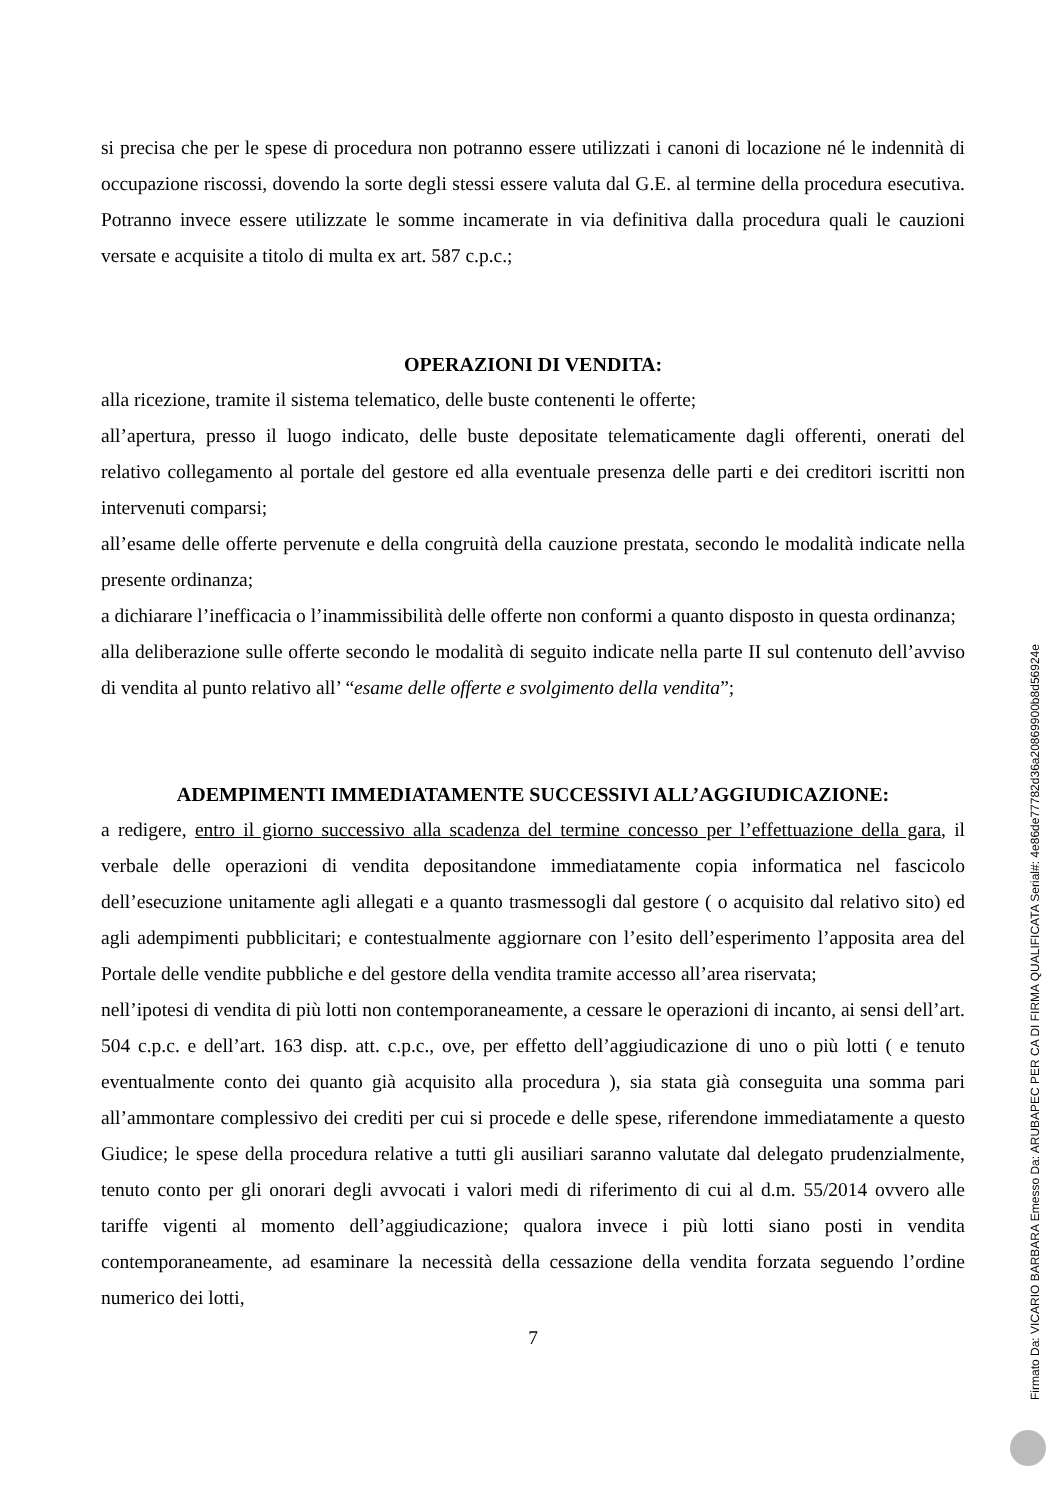si precisa che per le spese di procedura non potranno essere utilizzati i canoni di locazione né le indennità di occupazione riscossi, dovendo la sorte degli stessi essere valuta dal G.E. al termine della procedura esecutiva. Potranno invece essere utilizzate le somme incamerate in via definitiva dalla procedura quali le cauzioni versate e acquisite a titolo di multa ex art. 587 c.p.c.;
OPERAZIONI DI VENDITA:
alla ricezione, tramite il sistema telematico, delle buste contenenti le offerte;
all’apertura, presso il luogo indicato, delle buste depositate telematicamente dagli offerenti, onerati del relativo collegamento al portale del gestore ed alla eventuale presenza delle parti e dei creditori iscritti non intervenuti comparsi;
all’esame delle offerte pervenute e della congruità della cauzione prestata, secondo le modalità indicate nella presente ordinanza;
a dichiarare l’inefficacia o l’inammissibilità delle offerte non conformi a quanto disposto in questa ordinanza;
alla deliberazione sulle offerte secondo le modalità di seguito indicate nella parte II sul contenuto dell’avviso di vendita al punto relativo all’ “esame delle offerte e svolgimento della vendita”;
ADEMPIMENTI IMMEDIATAMENTE SUCCESSIVI ALL’AGGIUDICAZIONE:
a redigere, entro il giorno successivo alla scadenza del termine concesso per l’effettuazione della gara, il verbale delle operazioni di vendita depositandone immediatamente copia informatica nel fascicolo dell’esecuzione unitamente agli allegati e a quanto trasmessogli dal gestore ( o acquisito dal relativo sito) ed agli adempimenti pubblicitari; e contestualmente aggiornare con l’esito dell’esperimento l’apposita area del Portale delle vendite pubbliche e del gestore della vendita tramite accesso all’area riservata;
nell’ipotesi di vendita di più lotti non contemporaneamente, a cessare le operazioni di incanto, ai sensi dell’art. 504 c.p.c. e dell’art. 163 disp. att. c.p.c., ove, per effetto dell’aggiudicazione di uno o più lotti ( e tenuto eventualmente conto dei quanto già acquisito alla procedura ), sia stata già conseguita una somma pari all’ammontare complessivo dei crediti per cui si procede e delle spese, riferendone immediatamente a questo Giudice; le spese della procedura relative a tutti gli ausiliari saranno valutate dal delegato prudenzialmente, tenuto conto per gli onorari degli avvocati i valori medi di riferimento di cui al d.m. 55/2014 ovvero alle tariffe vigenti al momento dell’aggiudicazione; qualora invece i più lotti siano posti in vendita contemporaneamente, ad esaminare la necessità della cessazione della vendita forzata seguendo l’ordine numerico dei lotti,
7
Firmato Da: VICARIO BARBARA Emesso Da: ARUBAPEC PER CA DI FIRMA QUALIFICATA Serial#: 4e86de77782d36a20869900b8d56924e